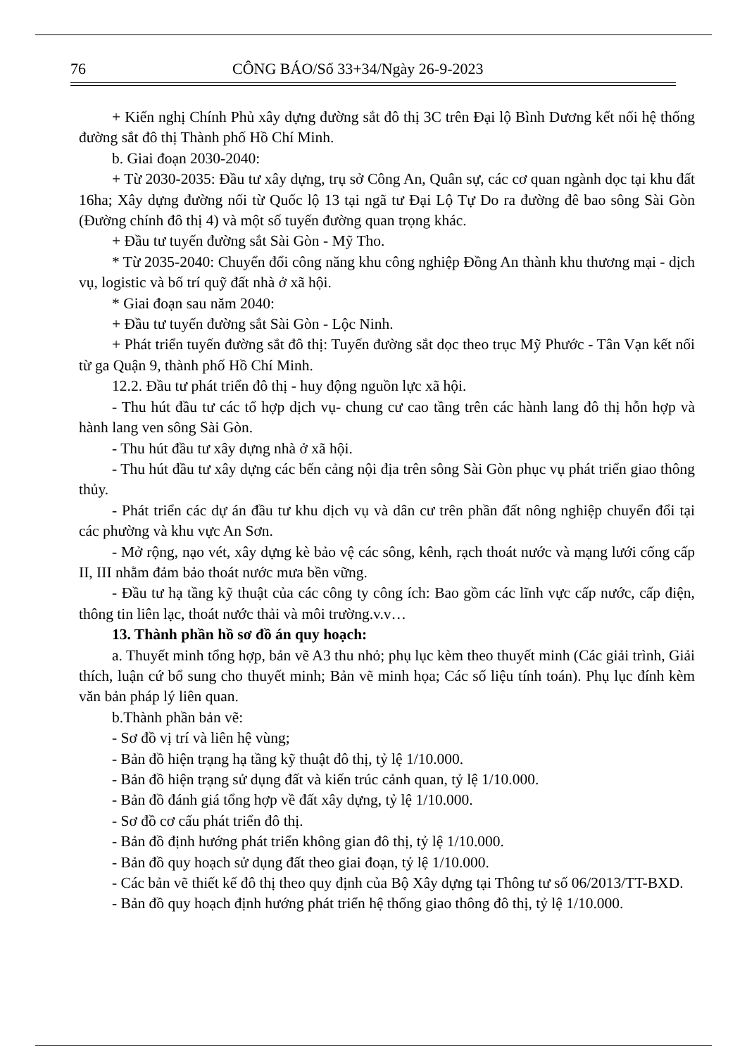76 CÔNG BÁO/Số 33+34/Ngày 26-9-2023
+ Kiến nghị Chính Phủ xây dựng đường sắt đô thị 3C trên Đại lộ Bình Dương kết nối hệ thống đường sắt đô thị Thành phố Hồ Chí Minh.
b. Giai đoạn 2030-2040:
+ Từ 2030-2035: Đầu tư xây dựng, trụ sở Công An, Quân sự, các cơ quan ngành dọc tại khu đất 16ha; Xây dựng đường nối từ Quốc lộ 13 tại ngã tư Đại Lộ Tự Do ra đường đê bao sông Sài Gòn (Đường chính đô thị 4) và một số tuyến đường quan trọng khác.
+ Đầu tư tuyến đường sắt Sài Gòn - Mỹ Tho.
* Từ 2035-2040: Chuyển đổi công năng khu công nghiệp Đồng An thành khu thương mại - dịch vụ, logistic và bố trí quỹ đất nhà ở xã hội.
* Giai đoạn sau năm 2040:
+ Đầu tư tuyến đường sắt Sài Gòn - Lộc Ninh.
+ Phát triển tuyến đường sắt đô thị: Tuyến đường sắt dọc theo trục Mỹ Phước - Tân Vạn kết nối từ ga Quận 9, thành phố Hồ Chí Minh.
12.2. Đầu tư phát triển đô thị - huy động nguồn lực xã hội.
- Thu hút đầu tư các tổ hợp dịch vụ- chung cư cao tầng trên các hành lang đô thị hỗn hợp và hành lang ven sông Sài Gòn.
- Thu hút đầu tư xây dựng nhà ở xã hội.
- Thu hút đầu tư xây dựng các bến cảng nội địa trên sông Sài Gòn phục vụ phát triển giao thông thủy.
- Phát triển các dự án đầu tư khu dịch vụ và dân cư trên phần đất nông nghiệp chuyển đổi tại các phường và khu vực An Sơn.
- Mở rộng, nạo vét, xây dựng kè bảo vệ các sông, kênh, rạch thoát nước và mạng lưới cống cấp II, III nhằm đảm bảo thoát nước mưa bền vững.
- Đầu tư hạ tầng kỹ thuật của các công ty công ích: Bao gồm các lĩnh vực cấp nước, cấp điện, thông tin liên lạc, thoát nước thải và môi trường.v.v…
13. Thành phần hồ sơ đồ án quy hoạch:
a. Thuyết minh tổng hợp, bản vẽ A3 thu nhỏ; phụ lục kèm theo thuyết minh (Các giải trình, Giải thích, luận cứ bổ sung cho thuyết minh; Bản vẽ minh họa; Các số liệu tính toán). Phụ lục đính kèm văn bản pháp lý liên quan.
b.Thành phần bản vẽ:
- Sơ đồ vị trí và liên hệ vùng;
- Bản đồ hiện trạng hạ tầng kỹ thuật đô thị, tỷ lệ 1/10.000.
- Bản đồ hiện trạng sử dụng đất và kiến trúc cảnh quan, tỷ lệ 1/10.000.
- Bản đồ đánh giá tổng hợp về đất xây dựng, tỷ lệ 1/10.000.
- Sơ đồ cơ cấu phát triển đô thị.
- Bản đồ định hướng phát triển không gian đô thị, tỷ lệ 1/10.000.
- Bản đồ quy hoạch sử dụng đất theo giai đoạn, tỷ lệ 1/10.000.
- Các bản vẽ thiết kế đô thị theo quy định của Bộ Xây dựng tại Thông tư số 06/2013/TT-BXD.
- Bản đồ quy hoạch định hướng phát triển hệ thống giao thông đô thị, tỷ lệ 1/10.000.